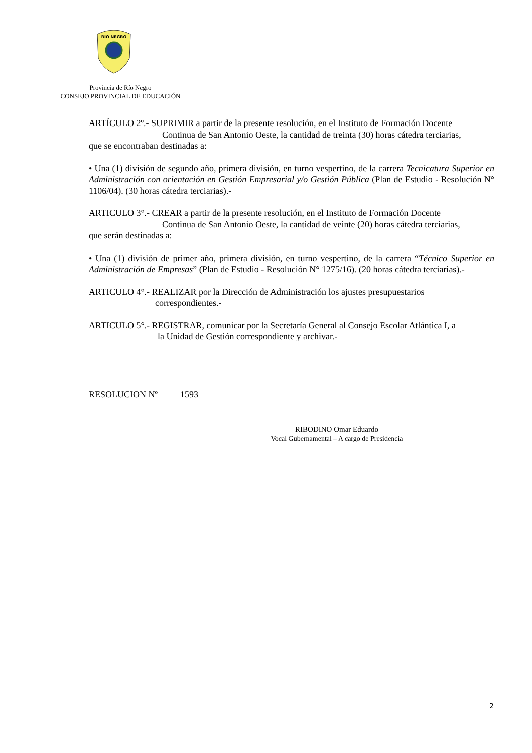RIO NEGRO
Provincia de Río Negro
CONSEJO PROVINCIAL DE EDUCACIÓN
ARTÍCULO 2º.- SUPRIMIR a partir de la presente resolución, en el Instituto de Formación Docente
Continua de San Antonio Oeste, la cantidad de treinta (30) horas cátedra terciarias,
que se encontraban destinadas a:
• Una (1) división de segundo año, primera división, en turno vespertino, de la carrera Tecnicatura Superior en Administración con orientación en Gestión Empresarial y/o Gestión Pública (Plan de Estudio - Resolución N° 1106/04). (30 horas cátedra terciarias).-
ARTICULO 3°.- CREAR a partir de la presente resolución, en el Instituto de Formación Docente
Continua de San Antonio Oeste, la cantidad de veinte (20) horas cátedra terciarias,
que serán destinadas a:
• Una (1) división de primer año, primera división, en turno vespertino, de la carrera “Técnico Superior en Administración de Empresas” (Plan de Estudio - Resolución N° 1275/16). (20 horas cátedra terciarias).-
ARTICULO 4°.- REALIZAR por la Dirección de Administración los ajustes presupuestarios
correspondientes.-
ARTICULO 5°.- REGISTRAR, comunicar por la Secretaría General al Consejo Escolar Atlántica I, a
la Unidad de Gestión correspondiente y archivar.-
RESOLUCION Nº 1593
RIBODINO Omar Eduardo
Vocal Gubernamental – A cargo de Presidencia
2